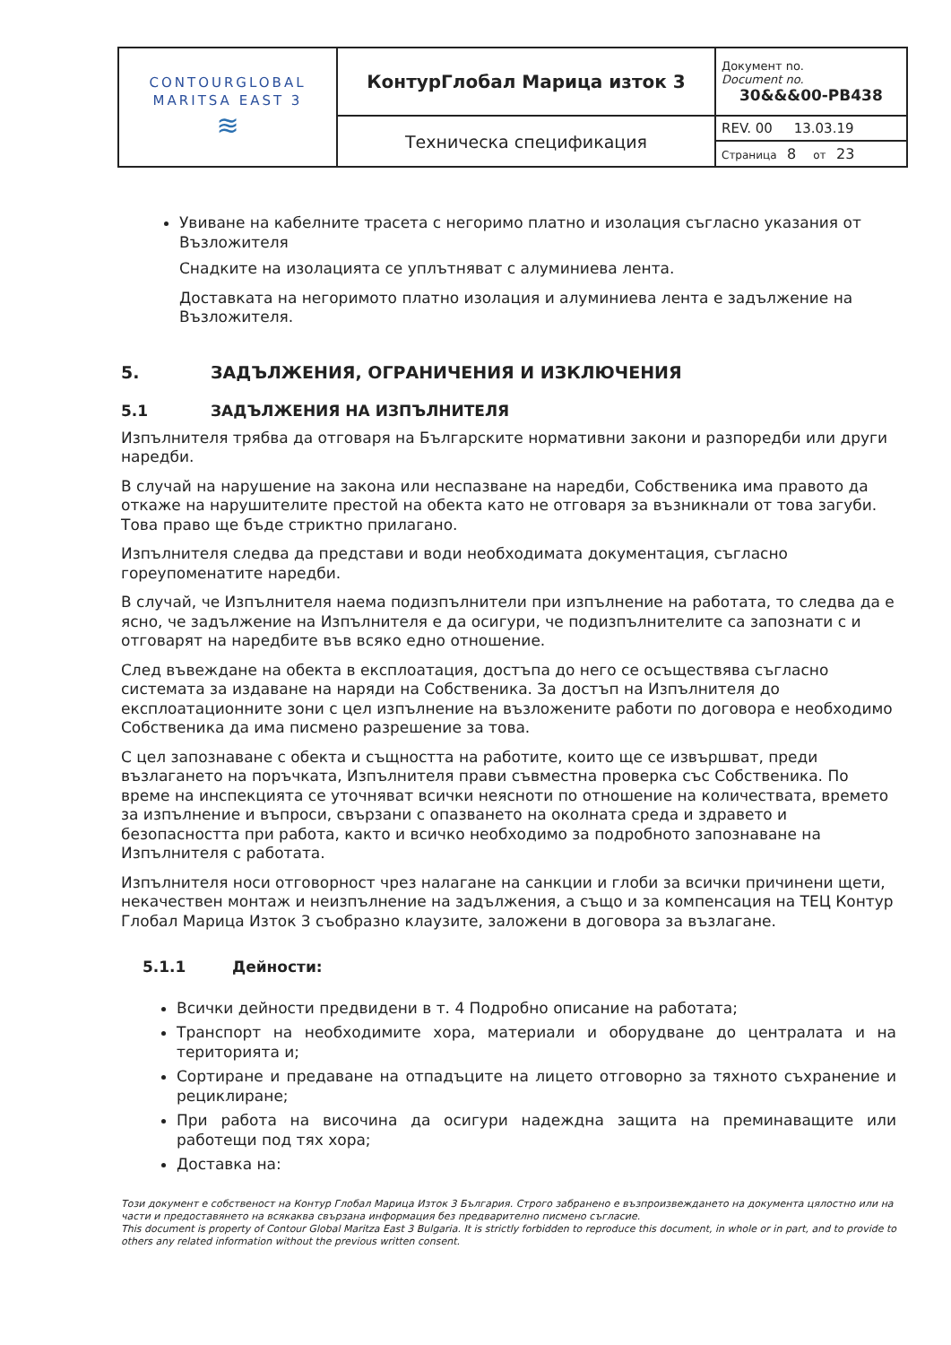| CONTOURGLOBAL MARITSA EAST 3 ≋ | КонтурГлобал Марица изток 3 | Документ no. Document no. 30&&&00-PB438 |
| | Техническа спецификация | REV. 00 13.03.19 |
| | | Страница 8 от 23 |
Увиване на кабелните трасета с негоримо платно и изолация съгласно указания от Възложителя
Снадките на изолацията се уплътняват с алуминиева лента.
Доставката на негоримото платно изолация и алуминиева лента е задължение на Възложителя.
5. ЗАДЪЛЖЕНИЯ, ОГРАНИЧЕНИЯ И ИЗКЛЮЧЕНИЯ
5.1 ЗАДЪЛЖЕНИЯ НА ИЗПЪЛНИТЕЛЯ
Изпълнителя трябва да отговаря на Българските нормативни закони и разпоредби или други наредби.
В случай на нарушение на закона или неспазване на наредби, Собственика има правото да откаже на нарушителите престой на обекта като не отговаря за възникнали от това загуби. Това право ще бъде стриктно прилагано.
Изпълнителя следва да представи и води необходимата документация, съгласно гореупоменатите наредби.
В случай, че Изпълнителя наема подизпълнители при изпълнение на работата, то следва да е ясно, че задължение на Изпълнителя е да осигури, че подизпълнителите са запознати с и отговарят на наредбите във всяко едно отношение.
След въвеждане на обекта в експлоатация, достъпа до него се осъществява съгласно системата за издаване на наряди на Собственика. За достъп на Изпълнителя до експлоатационните зони с цел изпълнение на възложените работи по договора е необходимо Собственика да има писмено разрешение за това.
С цел запознаване с обекта и същността на работите, които ще се извършват, преди възлагането на поръчката, Изпълнителя прави съвместна проверка със Собственика. По време на инспекцията се уточняват всички неясноти по отношение на количествата, времето за изпълнение и въпроси, свързани с опазването на околната среда и здравето и безопасността при работа, както и всичко необходимо за подробното запознаване на Изпълнителя с работата.
Изпълнителя носи отговорност чрез налагане на санкции и глоби за всички причинени щети, некачествен монтаж и неизпълнение на задължения, а също и за компенсация на ТЕЦ Контур Глобал Марица Изток 3 съобразно клаузите, заложени в договора за възлагане.
5.1.1 Дейности:
Всички дейности предвидени в т. 4 Подробно описание на работата;
Транспорт на необходимите хора, материали и оборудване до централата и на територията и;
Сортиране и предаване на отпадъците на лицето отговорно за тяхното съхранение и рециклиране;
При работа на височина да осигури надеждна защита на преминаващите или работещи под тях хора;
Доставка на:
Този документ е собственост на Контур Глобал Марица Изток 3 България. Строго забранено е възпроизвеждането на документа цялостно или на части и предоставянето на всякаква свързана информация без предварително писмено съгласие.
This document is property of Contour Global Maritza East 3 Bulgaria. It is strictly forbidden to reproduce this document, in whole or in part, and to provide to others any related information without the previous written consent.